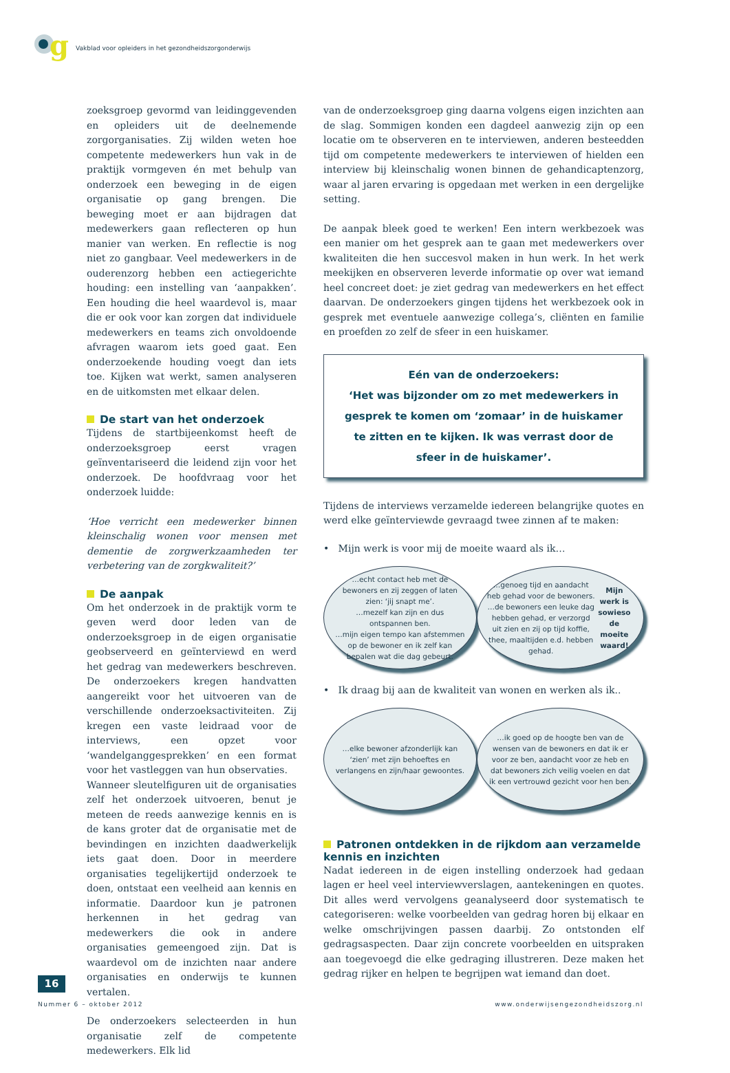g
Vakblad voor opleiders in het gezondheidszorgonderwijs
zoeksgroep gevormd van leidinggevenden en opleiders uit de deelnemende zorgorganisaties. Zij wilden weten hoe competente medewerkers hun vak in de praktijk vormgeven én met behulp van onderzoek een beweging in de eigen organisatie op gang brengen. Die beweging moet er aan bijdragen dat medewerkers gaan reflecteren op hun manier van werken. En reflectie is nog niet zo gangbaar. Veel medewerkers in de ouderenzorg hebben een actiegerichte houding: een instelling van ‘aanpakken’. Een houding die heel waardevol is, maar die er ook voor kan zorgen dat individuele medewerkers en teams zich onvoldoende afvragen waarom iets goed gaat. Een onderzoekende houding voegt dan iets toe. Kijken wat werkt, samen analyseren en de uitkomsten met elkaar delen.
De start van het onderzoek
Tijdens de startbijeenkomst heeft de onderzoeksgroep eerst vragen geïnventariseerd die leidend zijn voor het onderzoek. De hoofdvraag voor het onderzoek luidde:
‘Hoe verricht een medewerker binnen kleinschalig wonen voor mensen met dementie de zorgwerkzaamheden ter verbetering van de zorgkwaliteit?’
De aanpak
Om het onderzoek in de praktijk vorm te geven werd door leden van de onderzoeksgroep in de eigen organisatie geobserveerd en geïnterviewd en werd het gedrag van medewerkers beschreven. De onderzoekers kregen handvatten aangereikt voor het uitvoeren van de verschillende onderzoeksactiviteiten. Zij kregen een vaste leidraad voor de interviews, een opzet voor ‘wandelganggesprekken’ en een format voor het vastleggen van hun observaties.
Wanneer sleutelfiguren uit de organisaties zelf het onderzoek uitvoeren, benut je meteen de reeds aanwezige kennis en is de kans groter dat de organisatie met de bevindingen en inzichten daadwerkelijk iets gaat doen. Door in meerdere organisaties tegelijkertijd onderzoek te doen, ontstaat een veelheid aan kennis en informatie. Daardoor kun je patronen herkennen in het gedrag van medewerkers die ook in andere organisaties gemeengoed zijn. Dat is waardevol om de inzichten naar andere organisaties en onderwijs te kunnen vertalen.
De onderzoekers selecteerden in hun organisatie zelf de competente medewerkers. Elk lid
van de onderzoeksgroep ging daarna volgens eigen inzichten aan de slag. Sommigen konden een dagdeel aanwezig zijn op een locatie om te observeren en te interviewen, anderen besteedden tijd om competente medewerkers te interviewen of hielden een interview bij kleinschalig wonen binnen de gehandicaptenzorg, waar al jaren ervaring is opgedaan met werken in een dergelijke setting.
De aanpak bleek goed te werken! Een intern werkbezoek was een manier om het gesprek aan te gaan met medewerkers over kwaliteiten die hen succesvol maken in hun werk. In het werk meekijken en observeren leverde informatie op over wat iemand heel concreet doet: je ziet gedrag van medewerkers en het effect daarvan. De onderzoekers gingen tijdens het werkbezoek ook in gesprek met eventuele aanwezige collega’s, cliënten en familie en proefden zo zelf de sfeer in een huiskamer.
Eén van de onderzoekers:
‘Het was bijzonder om zo met medewerkers in gesprek te komen om ‘zomaar’ in de huiskamer te zitten en te kijken. Ik was verrast door de sfeer in de huiskamer’.
Tijdens de interviews verzamelde iedereen belangrijke quotes en werd elke geïnterviewde gevraagd twee zinnen af te maken:
• Mijn werk is voor mij de moeite waard als ik…
…echt contact heb met de bewoners en zij zeggen of laten zien: ‘jij snapt me’.
…mezelf kan zijn en dus ontspannen ben.
…mijn eigen tempo kan afstemmen op de bewoner en ik zelf kan bepalen wat die dag gebeurt.
…genoeg tijd en aandacht heb gehad voor de bewoners.
…de bewoners een leuke dag hebben gehad, er verzorgd uit zien en zij op tijd koffie, thee, maaltijden e.d. hebben gehad.
Mijn werk is sowieso de moeite waard!
• Ik draag bij aan de kwaliteit van wonen en werken als ik..
…elke bewoner afzonderlijk kan ‘zien’ met zijn behoeftes en verlangens en zijn/haar gewoontes.
…ik goed op de hoogte ben van de wensen van de bewoners en dat ik er voor ze ben, aandacht voor ze heb en dat bewoners zich veilig voelen en dat ik een vertrouwd gezicht voor hen ben.
Patronen ontdekken in de rijkdom aan verzamelde kennis en inzichten
Nadat iedereen in de eigen instelling onderzoek had gedaan lagen er heel veel interviewverslagen, aantekeningen en quotes. Dit alles werd vervolgens geanalyseerd door systematisch te categoriseren: welke voorbeelden van gedrag horen bij elkaar en welke omschrijvingen passen daarbij. Zo ontstonden elf gedragsaspecten. Daar zijn concrete voorbeelden en uitspraken aan toegevoegd die elke gedraging illustreren. Deze maken het gedrag rijker en helpen te begrijpen wat iemand dan doet.
16
Nummer 6 – oktober 2012 www.onderwijsengezondheidszorg.nl